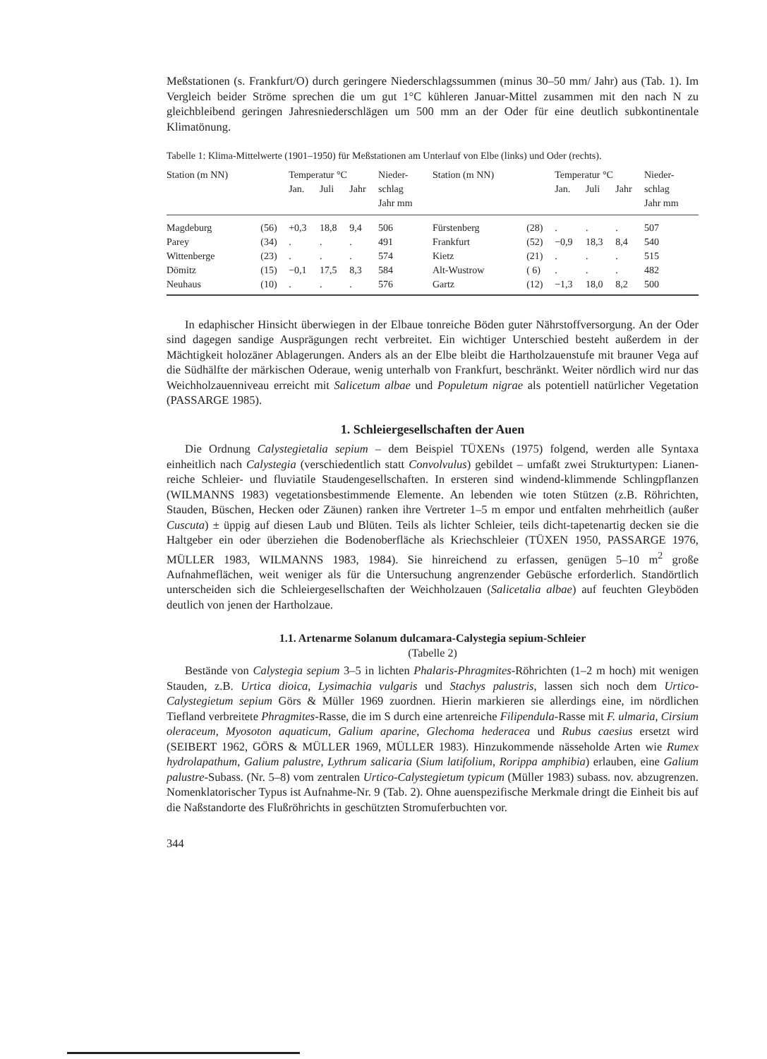Meßstationen (s. Frankfurt/O) durch geringere Niederschlagssummen (minus 30–50 mm/ Jahr) aus (Tab. 1). Im Vergleich beider Ströme sprechen die um gut 1°C kühleren Januar-Mittel zusammen mit den nach N zu gleichbleibend geringen Jahresniederschlägen um 500 mm an der Oder für eine deutlich subkontinentale Klimatönung.
Tabelle 1: Klima-Mittelwerte (1901–1950) für Meßstationen am Unterlauf von Elbe (links) und Oder (rechts).
| Station (m NN) | | Temperatur °C | | | Nieder- | Station (m NN) | | Temperatur °C | | | Nieder- |
| --- | --- | --- | --- | --- | --- | --- | --- | --- | --- | --- | --- |
| | | Jan. | Juli | Jahr | schlag Jahr mm | | | Jan. | Juli | Jahr | schlag Jahr mm |
| Magdeburg | (56) | +0,3 | 18,8 | 9,4 | 506 | Fürstenberg | (28) | . | . | . | 507 |
| Parey | (34) | . | . | . | 491 | Frankfurt | (52) | −0,9 | 18,3 | 8,4 | 540 |
| Wittenberge | (23) | . | . | . | 574 | Kietz | (21) | . | . | . | 515 |
| Dömitz | (15) | −0,1 | 17,5 | 8,3 | 584 | Alt-Wustrow | ( 6) | . | . | . | 482 |
| Neuhaus | (10) | . | . | . | 576 | Gartz | (12) | −1,3 | 18,0 | 8,2 | 500 |
In edaphischer Hinsicht überwiegen in der Elbaue tonreiche Böden guter Nährstoffversorgung. An der Oder sind dagegen sandige Ausprägungen recht verbreitet. Ein wichtiger Unterschied besteht außerdem in der Mächtigkeit holozäner Ablagerungen. Anders als an der Elbe bleibt die Hartholzauenstufe mit brauner Vega auf die Südhälfte der märkischen Oderaue, wenig unterhalb von Frankfurt, beschränkt. Weiter nördlich wird nur das Weichholzauenniveau erreicht mit Salicetum albae und Populetum nigrae als potentiell natürlicher Vegetation (PASSARGE 1985).
1. Schleiergesellschaften der Auen
Die Ordnung Calystegietalia sepium – dem Beispiel TÜXENs (1975) folgend, werden alle Syntaxa einheitlich nach Calystegia (verschiedentlich statt Convolvulus) gebildet – umfaßt zwei Strukturtypen: Lianen-reiche Schleier- und fluviatile Staudengesellschaften. In ersteren sind windend-klimmende Schlingpflanzen (WILMANNS 1983) vegetationsbestimmende Elemente. An lebenden wie toten Stützen (z.B. Röhrichten, Stauden, Büschen, Hecken oder Zäunen) ranken ihre Vertreter 1–5 m empor und entfalten mehrheitlich (außer Cuscuta) ± üppig auf diesen Laub und Blüten. Teils als lichter Schleier, teils dicht-tapetenartig decken sie die Haltgeber ein oder überziehen die Bodenoberfläche als Kriechschleier (TÜXEN 1950, PASSARGE 1976, MÜLLER 1983, WILMANNS 1983, 1984). Sie hinreichend zu erfassen, genügen 5–10 m<sup>2</sup> große Aufnahmeflächen, weit weniger als für die Untersuchung angrenzender Gebüsche erforderlich. Standörtlich unterscheiden sich die Schleiergesellschaften der Weichholzauen (Salicetalia albae) auf feuchten Gleyböden deutlich von jenen der Hartholzaue.
1.1. Artenarme Solanum dulcamara-Calystegia sepium-Schleier
(Tabelle 2)
Bestände von Calystegia sepium 3–5 in lichten Phalaris-Phragmites-Röhrichten (1–2 m hoch) mit wenigen Stauden, z.B. Urtica dioica, Lysimachia vulgaris und Stachys palustris, lassen sich noch dem Urtico-Calystegietum sepium Görs & Müller 1969 zuordnen. Hierin markieren sie allerdings eine, im nördlichen Tiefland verbreitete Phragmites-Rasse, die im S durch eine artenreiche Filipendula-Rasse mit F. ulmaria, Cirsium oleraceum, Myosoton aquaticum, Galium aparine, Glechoma hederacea und Rubus caesius ersetzt wird (SEIBERT 1962, GÖRS & MÜLLER 1969, MÜLLER 1983). Hinzukommende nässeholde Arten wie Rumex hydrolapathum, Galium palustre, Lythrum salicaria (Sium latifolium, Rorippa amphibia) erlauben, eine Galium palustre-Subass. (Nr. 5–8) vom zentralen Urtico-Calystegietum typicum (Müller 1983) subass. nov. abzugrenzen. Nomenklatorischer Typus ist Aufnahme-Nr. 9 (Tab. 2). Ohne auenspezifische Merkmale dringt die Einheit bis auf die Naßstandorte des Flußröhrichts in geschützten Stromuferbuchten vor.
344